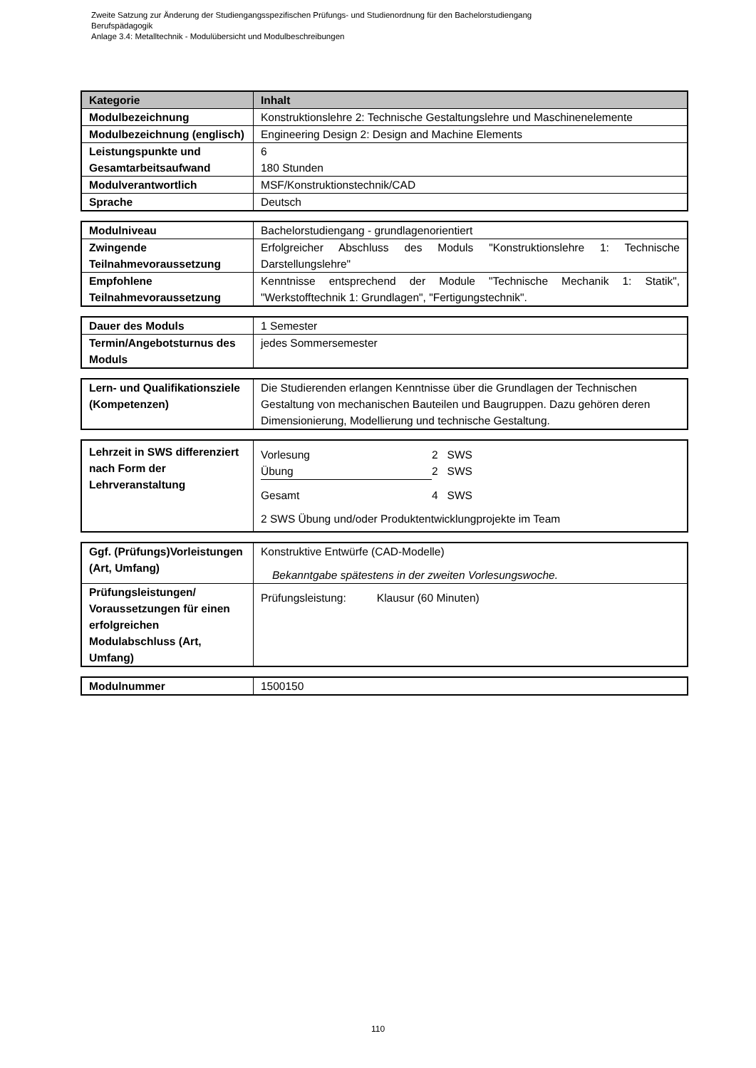Zweite Satzung zur Änderung der Studiengangsspezifischen Prüfungs- und Studienordnung für den Bachelorstudiengang
Berufspädagogik
Anlage 3.4: Metalltechnik - Modulübersicht und Modulbeschreibungen
| Kategorie | Inhalt |
| --- | --- |
| Modulbezeichnung | Konstruktionslehre 2: Technische Gestaltungslehre und Maschinenelemente |
| Modulbezeichnung (englisch) | Engineering Design 2: Design and Machine Elements |
| Leistungspunkte und Gesamtarbeitsaufwand | 6 180 Stunden |
| Modulverantwortlich | MSF/Konstruktionstechnik/CAD |
| Sprache | Deutsch |
| Modulniveau | Bachelorstudiengang - grundlagenorientiert |
| Zwingende Teilnahmevoraussetzung | Erfolgreicher Abschluss des Moduls "Konstruktionslehre 1: Technische Darstellungslehre" |
| Empfohlene Teilnahmevoraussetzung | Kenntnisse entsprechend der Module "Technische Mechanik 1: Statik", "Werkstofftechnik 1: Grundlagen", "Fertigungstechnik". |
| Dauer des Moduls | 1 Semester |
| Termin/Angebotsturnus des Moduls | jedes Sommersemester |
| Lern- und Qualifikationsziele (Kompetenzen) | Die Studierenden erlangen Kenntnisse über die Grundlagen der Technischen Gestaltung von mechanischen Bauteilen und Baugruppen. Dazu gehören deren Dimensionierung, Modellierung und technische Gestaltung. |
| Lehrzeit in SWS differenziert nach Form der Lehrveranstaltung | / Vorlesung / 2 SWS / / Übung / 2 SWS / / Gesamt / 4 SWS / 2 SWS Übung und/oder Produktentwicklungprojekte im Team |
| Ggf. (Prüfungs)Vorleistungen (Art, Umfang) | Konstruktive Entwürfe (CAD-Modelle) Bekanntgabe spätestens in der zweiten Vorlesungswoche. |
| Prüfungsleistungen/ Voraussetzungen für einen erfolgreichen Modulabschluss (Art, Umfang) | Prüfungsleistung: Klausur (60 Minuten) |
| Modulnummer | 1500150 |
110